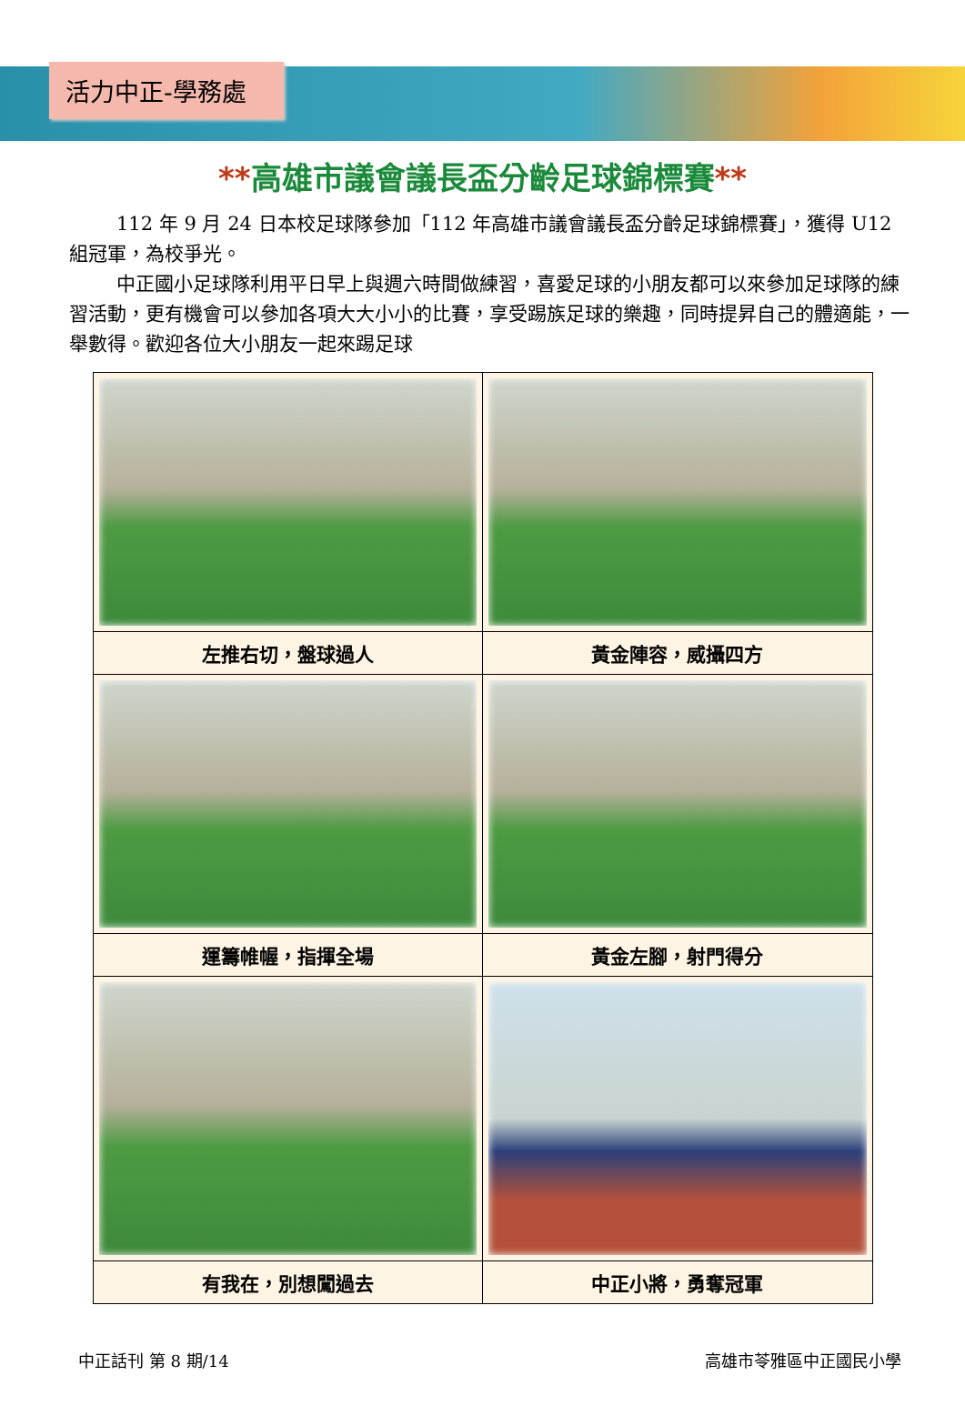活力中正-學務處
**高雄市議會議長盃分齡足球錦標賽**
112 年 9 月 24 日本校足球隊參加「112 年高雄市議會議長盃分齡足球錦標賽」，獲得 U12 組冠軍，為校爭光。
中正國小足球隊利用平日早上與週六時間做練習，喜愛足球的小朋友都可以來參加足球隊的練習活動，更有機會可以參加各項大大小小的比賽，享受踢族足球的樂趣，同時提昇自己的體適能，一舉數得。歡迎各位大小朋友一起來踢足球
| 左推右切，盤球過人 | 黃金陣容，威攝四方 |
| 運籌帷幄，指揮全場 | 黃金左腳，射門得分 |
| 有我在，別想闖過去 | 中正小將，勇奪冠軍 |
中正話刊 第 8 期/14 高雄市苓雅區中正國民小學